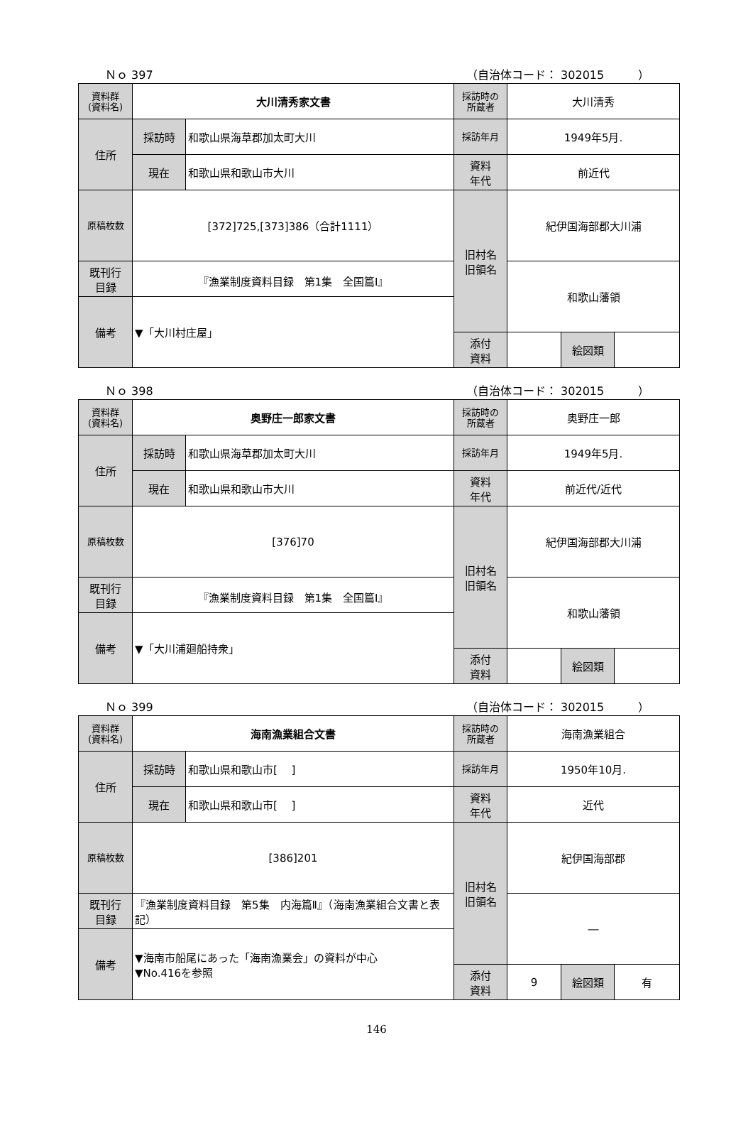Ｎｏ 397 （自治体コード： 302015　　　）
| 資料群 (資料名) | 大川清秀家文書 | | 採訪時の 所蔵者 | 大川清秀 | | |
| 住所 | 採訪時 | 和歌山県海草郡加太町大川 | 採訪年月 | 1949年5月. | | |
| | 現在 | 和歌山県和歌山市大川 | 資料 年代 | 前近代 | | |
| 原稿枚数 | [372]725,[373]386（合計1111） | | 旧村名 旧領名 | 紀伊国海部郡大川浦 | | |
| 既刊行 目録 | 『漁業制度資料目録 第1集 全国篇Ⅰ』 | | | 和歌山藩領 | | |
| 備考 | ▼「大川村庄屋」 | | | | | |
| | | | 添付 資料 | | 絵図類 | |
Ｎｏ 398 （自治体コード： 302015　　　）
| 資料群 (資料名) | 奥野庄一郎家文書 | | 採訪時の 所蔵者 | 奥野庄一郎 | | |
| 住所 | 採訪時 | 和歌山県海草郡加太町大川 | 採訪年月 | 1949年5月. | | |
| | 現在 | 和歌山県和歌山市大川 | 資料 年代 | 前近代/近代 | | |
| 原稿枚数 | [376]70 | | 旧村名 旧領名 | 紀伊国海部郡大川浦 | | |
| 既刊行 目録 | 『漁業制度資料目録 第1集 全国篇Ⅰ』 | | | 和歌山藩領 | | |
| 備考 | ▼「大川浦廻船持衆」 | | | | | |
| | | | 添付 資料 | | 絵図類 | |
Ｎｏ 399 （自治体コード： 302015　　　）
| 資料群 (資料名) | 海南漁業組合文書 | | 採訪時の 所蔵者 | 海南漁業組合 | | |
| 住所 | 採訪時 | 和歌山県和歌山市[ ] | 採訪年月 | 1950年10月. | | |
| | 現在 | 和歌山県和歌山市[ ] | 資料 年代 | 近代 | | |
| 原稿枚数 | [386]201 | | 旧村名 旧領名 | 紀伊国海部郡 | | |
| 既刊行 目録 | 『漁業制度資料目録 第5集 内海篇Ⅱ』（海南漁業組合文書と表記） | | | ― | | |
| 備考 | ▼海南市船尾にあった「海南漁業会」の資料が中心 ▼No.416を参照 | | | | | |
| | | | 添付 資料 | 9 | 絵図類 | 有 |
146